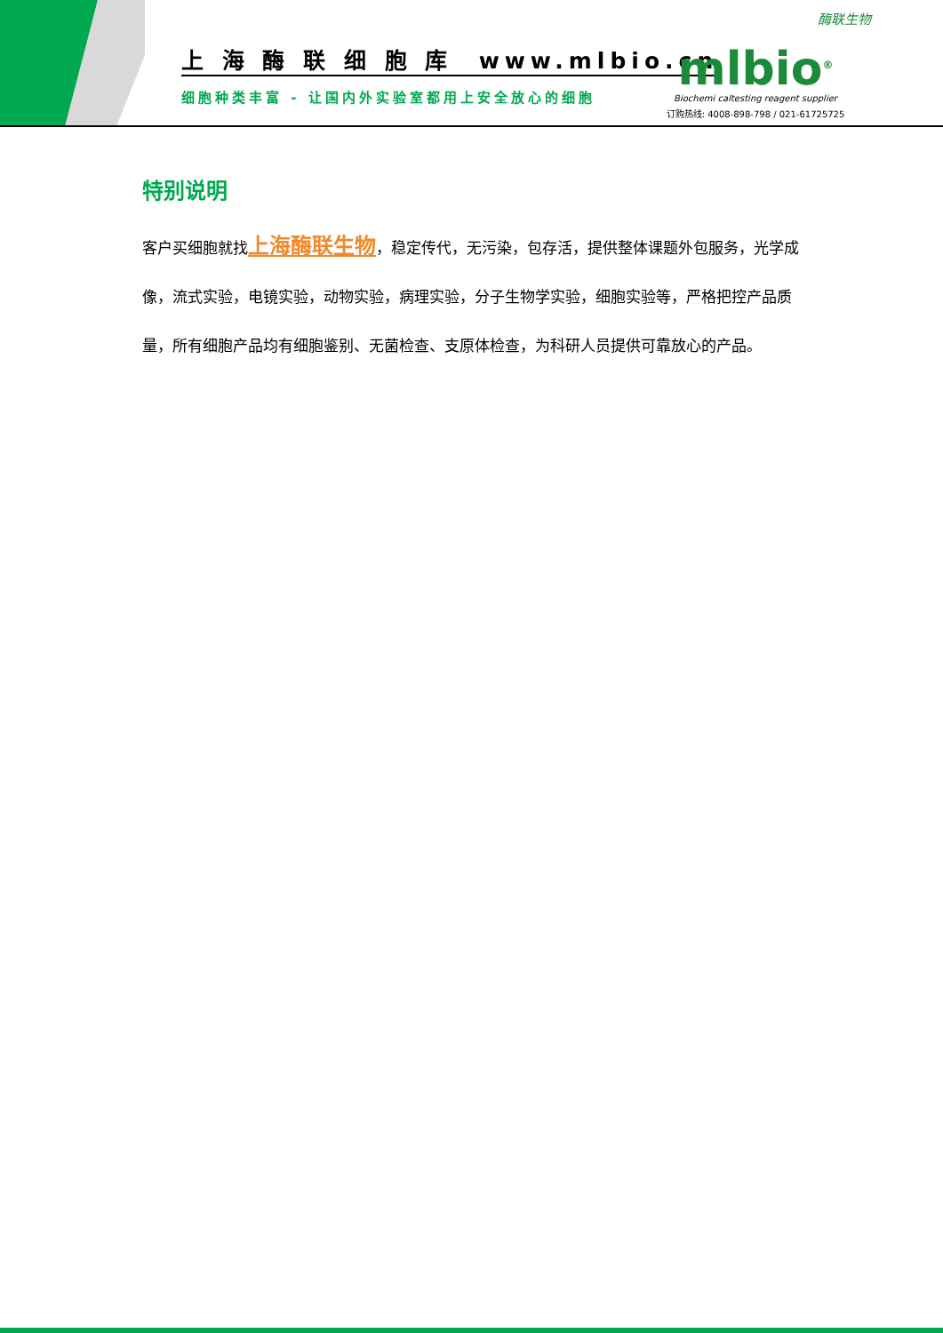上 海 酶 联 细 胞 库 www.mlbio.cn
细胞种类丰富 - 让国内外实验室都用上安全放心的细胞
酶联生物
mlbio<sup>®</sup>
Biochemi caltesting reagent supplier
订购热线: 4008-898-798 / 021-61725725
特别说明
客户买细胞就找上海酶联生物，稳定传代，无污染，包存活，提供整体课题外包服务，光学成像，流式实验，电镜实验，动物实验，病理实验，分子生物学实验，细胞实验等，严格把控产品质量，所有细胞产品均有细胞鉴别、无菌检查、支原体检查，为科研人员提供可靠放心的产品。